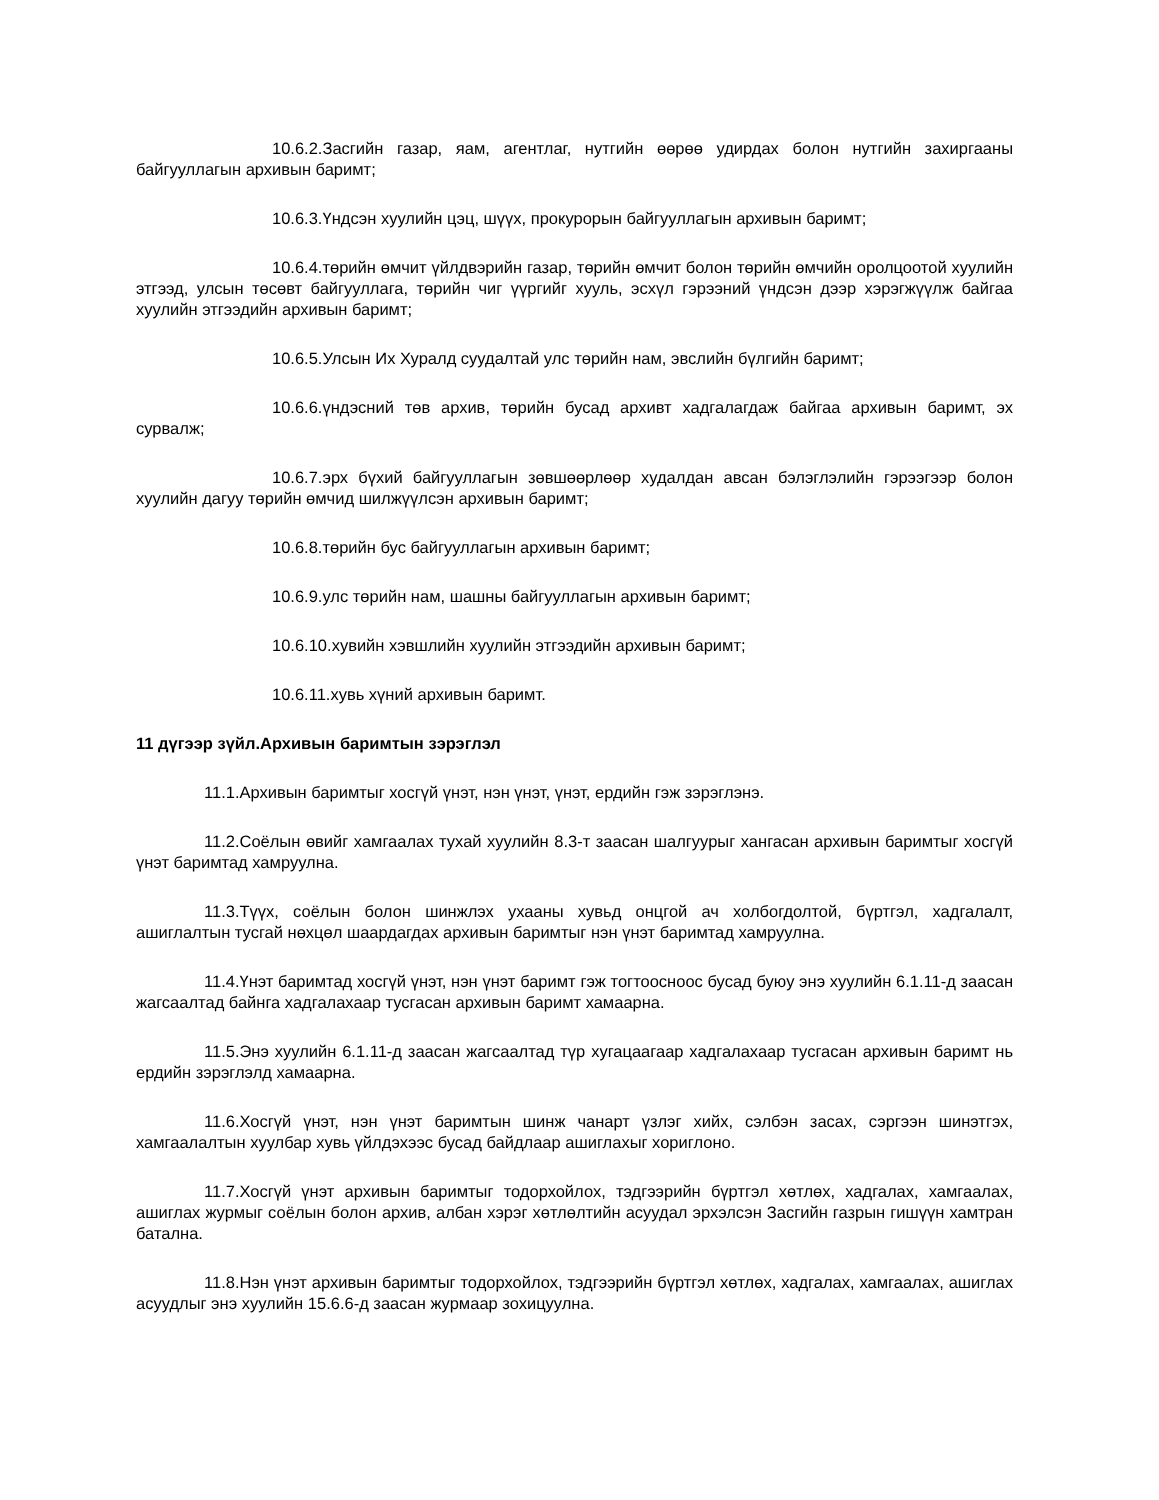10.6.2.Засгийн газар, яам, агентлаг, нутгийн өөрөө удирдах болон нутгийн захиргааны байгууллагын архивын баримт;
10.6.3.Үндсэн хуулийн цэц, шүүх, прокурорын байгууллагын архивын баримт;
10.6.4.төрийн өмчит үйлдвэрийн газар, төрийн өмчит болон төрийн өмчийн оролцоотой хуулийн этгээд, улсын төсөвт байгууллага, төрийн чиг үүргийг хууль, эсхүл гэрээний үндсэн дээр хэрэгжүүлж байгаа хуулийн этгээдийн архивын баримт;
10.6.5.Улсын Их Хуралд суудалтай улс төрийн нам, эвслийн бүлгийн баримт;
10.6.6.үндэсний төв архив, төрийн бусад архивт хадгалагдаж байгаа архивын баримт, эх сурвалж;
10.6.7.эрх бүхий байгууллагын зөвшөөрлөөр худалдан авсан бэлэглэлийн гэрээгээр болон хуулийн дагуу төрийн өмчид шилжүүлсэн архивын баримт;
10.6.8.төрийн бус байгууллагын архивын баримт;
10.6.9.улс төрийн нам, шашны байгууллагын архивын баримт;
10.6.10.хувийн хэвшлийн хуулийн этгээдийн архивын баримт;
10.6.11.хувь хүний архивын баримт.
11 дүгээр зүйл.Архивын баримтын зэрэглэл
11.1.Архивын баримтыг хосгүй үнэт, нэн үнэт, үнэт, ердийн гэж зэрэглэнэ.
11.2.Соёлын өвийг хамгаалах тухай хуулийн 8.3-т заасан шалгуурыг хангасан архивын баримтыг хосгүй үнэт баримтад хамруулна.
11.3.Түүх, соёлын болон шинжлэх ухааны хувьд онцгой ач холбогдолтой, бүртгэл, хадгалалт, ашиглалтын тусгай нөхцөл шаардагдах архивын баримтыг нэн үнэт баримтад хамруулна.
11.4.Үнэт баримтад хосгүй үнэт, нэн үнэт баримт гэж тогтоосноос бусад буюу энэ хуулийн 6.1.11-д заасан жагсаалтад байнга хадгалахаар тусгасан архивын баримт хамаарна.
11.5.Энэ хуулийн 6.1.11-д заасан жагсаалтад түр хугацаагаар хадгалахаар тусгасан архивын баримт нь ердийн зэрэглэлд хамаарна.
11.6.Хосгүй үнэт, нэн үнэт баримтын шинж чанарт үзлэг хийх, сэлбэн засах, сэргээн шинэтгэх, хамгаалалтын хуулбар хувь үйлдэхээс бусад байдлаар ашиглахыг хориглоно.
11.7.Хосгүй үнэт архивын баримтыг тодорхойлох, тэдгээрийн бүртгэл хөтлөх, хадгалах, хамгаалах, ашиглах журмыг соёлын болон архив, албан хэрэг хөтлөлтийн асуудал эрхэлсэн Засгийн газрын гишүүн хамтран батална.
11.8.Нэн үнэт архивын баримтыг тодорхойлох, тэдгээрийн бүртгэл хөтлөх, хадгалах, хамгаалах, ашиглах асуудлыг энэ хуулийн 15.6.6-д заасан журмаар зохицуулна.